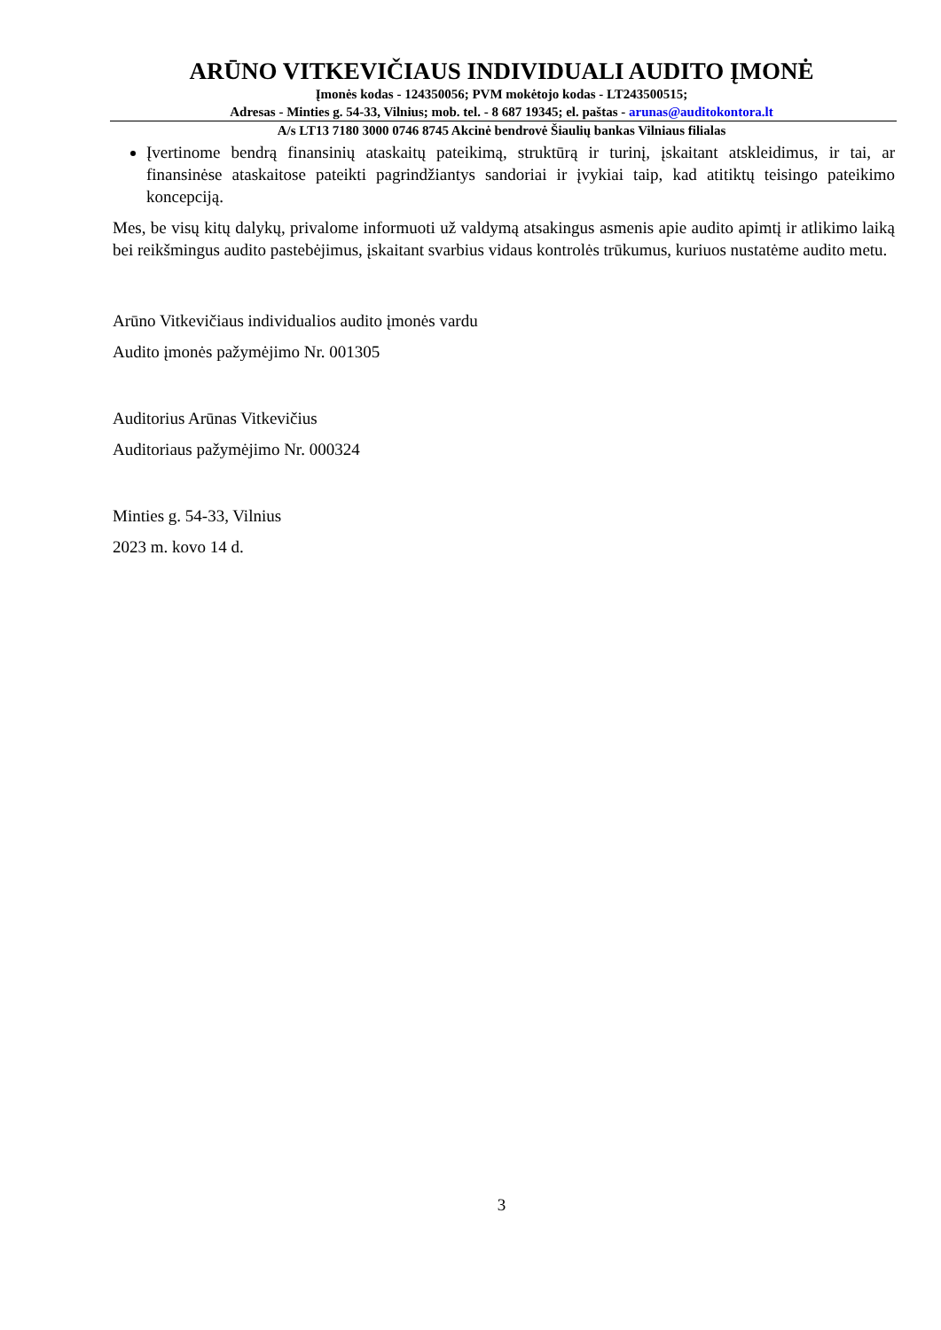ARŪNO VITKEVIČIAUS INDIVIDUALI AUDITO ĮMONĖ
Įmonės kodas - 124350056; PVM mokėtojo kodas - LT243500515;
Adresas - Minties g. 54-33, Vilnius; mob. tel. - 8 687 19345; el. paštas - arunas@auditokontora.lt
A/s LT13 7180 3000 0746 8745 Akcinė bendrovė Šiaulių bankas Vilniaus filialas
Įvertinome bendrą finansinių ataskaitų pateikimą, struktūrą ir turinį, įskaitant atskleidimus, ir tai, ar finansinėse ataskaitose pateikti pagrindžiantys sandoriai ir įvykiai taip, kad atitiktų teisingo pateikimo koncepciją.
Mes, be visų kitų dalykų, privalome informuoti už valdymą atsakingus asmenis apie audito apimtį ir atlikimo laiką bei reikšmingus audito pastebėjimus, įskaitant svarbius vidaus kontrolės trūkumus, kuriuos nustatėme audito metu.
Arūno Vitkevičiaus individualios audito įmonės vardu
Audito įmonės pažymėjimo Nr. 001305
Auditorius Arūnas Vitkevičius
Auditoriaus pažymėjimo Nr. 000324
Minties g. 54-33, Vilnius
2023 m. kovo 14 d.
3